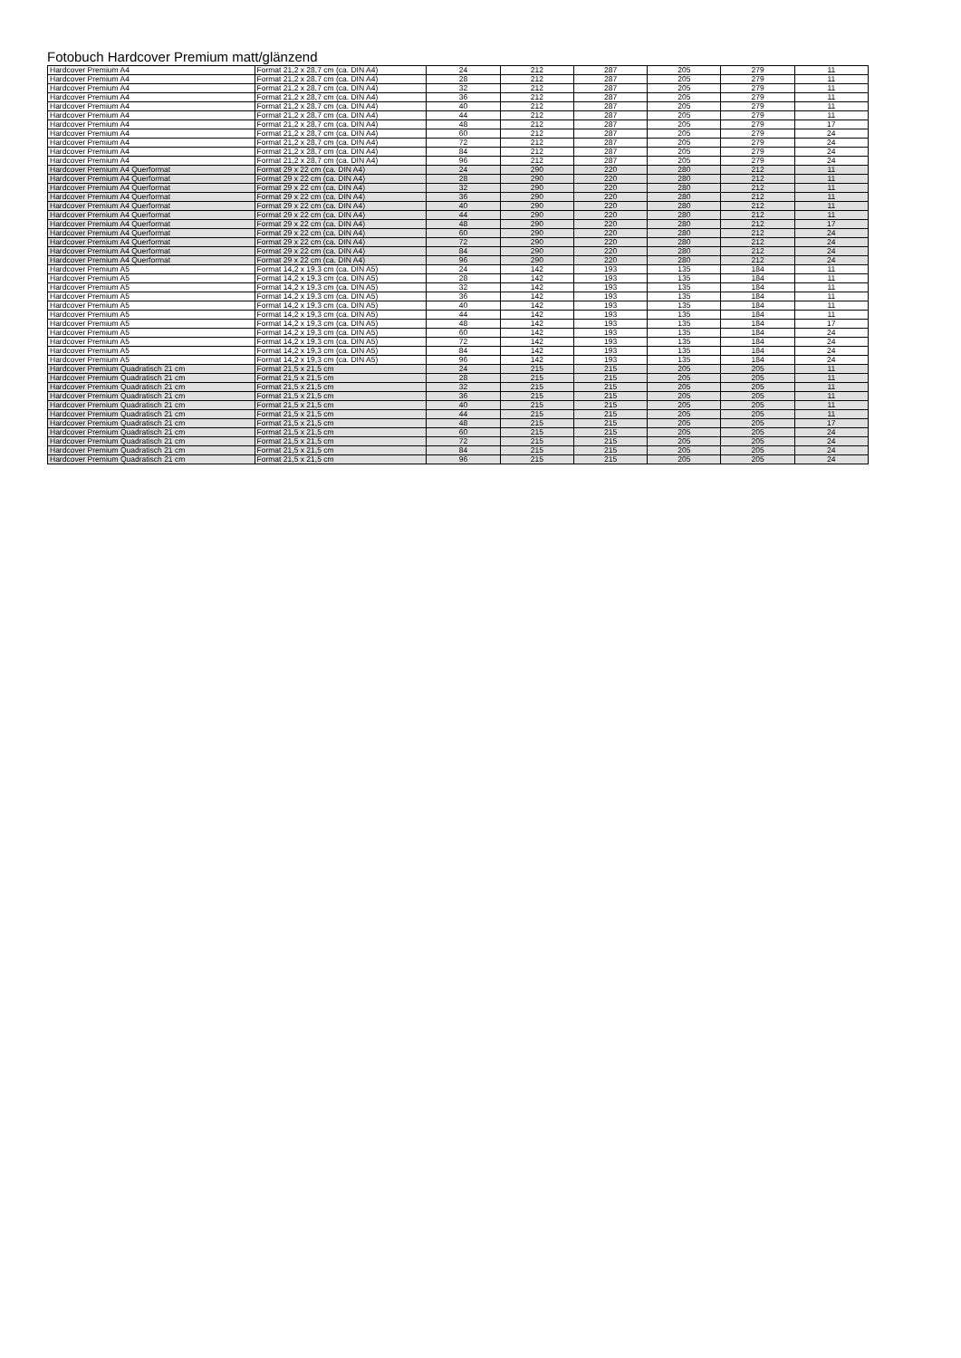Fotobuch Hardcover Premium matt/glänzend
| Hardcover Premium A4 | Format 21,2 x 28,7 cm (ca. DIN A4) | 24 | 212 | 287 | 205 | 279 | 11 |
| Hardcover Premium A4 | Format 21,2 x 28,7 cm (ca. DIN A4) | 28 | 212 | 287 | 205 | 279 | 11 |
| Hardcover Premium A4 | Format 21,2 x 28,7 cm (ca. DIN A4) | 32 | 212 | 287 | 205 | 279 | 11 |
| Hardcover Premium A4 | Format 21,2 x 28,7 cm (ca. DIN A4) | 36 | 212 | 287 | 205 | 279 | 11 |
| Hardcover Premium A4 | Format 21,2 x 28,7 cm (ca. DIN A4) | 40 | 212 | 287 | 205 | 279 | 11 |
| Hardcover Premium A4 | Format 21,2 x 28,7 cm (ca. DIN A4) | 44 | 212 | 287 | 205 | 279 | 11 |
| Hardcover Premium A4 | Format 21,2 x 28,7 cm (ca. DIN A4) | 48 | 212 | 287 | 205 | 279 | 17 |
| Hardcover Premium A4 | Format 21,2 x 28,7 cm (ca. DIN A4) | 60 | 212 | 287 | 205 | 279 | 24 |
| Hardcover Premium A4 | Format 21,2 x 28,7 cm (ca. DIN A4) | 72 | 212 | 287 | 205 | 279 | 24 |
| Hardcover Premium A4 | Format 21,2 x 28,7 cm (ca. DIN A4) | 84 | 212 | 287 | 205 | 279 | 24 |
| Hardcover Premium A4 | Format 21,2 x 28,7 cm (ca. DIN A4) | 96 | 212 | 287 | 205 | 279 | 24 |
| Hardcover Premium A4 Querformat | Format 29 x 22 cm (ca. DIN A4) | 24 | 290 | 220 | 280 | 212 | 11 |
| Hardcover Premium A4 Querformat | Format 29 x 22 cm (ca. DIN A4) | 28 | 290 | 220 | 280 | 212 | 11 |
| Hardcover Premium A4 Querformat | Format 29 x 22 cm (ca. DIN A4) | 32 | 290 | 220 | 280 | 212 | 11 |
| Hardcover Premium A4 Querformat | Format 29 x 22 cm (ca. DIN A4) | 36 | 290 | 220 | 280 | 212 | 11 |
| Hardcover Premium A4 Querformat | Format 29 x 22 cm (ca. DIN A4) | 40 | 290 | 220 | 280 | 212 | 11 |
| Hardcover Premium A4 Querformat | Format 29 x 22 cm (ca. DIN A4) | 44 | 290 | 220 | 280 | 212 | 11 |
| Hardcover Premium A4 Querformat | Format 29 x 22 cm (ca. DIN A4) | 48 | 290 | 220 | 280 | 212 | 17 |
| Hardcover Premium A4 Querformat | Format 29 x 22 cm (ca. DIN A4) | 60 | 290 | 220 | 280 | 212 | 24 |
| Hardcover Premium A4 Querformat | Format 29 x 22 cm (ca. DIN A4) | 72 | 290 | 220 | 280 | 212 | 24 |
| Hardcover Premium A4 Querformat | Format 29 x 22 cm (ca. DIN A4) | 84 | 290 | 220 | 280 | 212 | 24 |
| Hardcover Premium A4 Querformat | Format 29 x 22 cm (ca. DIN A4) | 96 | 290 | 220 | 280 | 212 | 24 |
| Hardcover Premium A5 | Format 14,2 x 19,3 cm (ca. DIN A5) | 24 | 142 | 193 | 135 | 184 | 11 |
| Hardcover Premium A5 | Format 14,2 x 19,3 cm (ca. DIN A5) | 28 | 142 | 193 | 135 | 184 | 11 |
| Hardcover Premium A5 | Format 14,2 x 19,3 cm (ca. DIN A5) | 32 | 142 | 193 | 135 | 184 | 11 |
| Hardcover Premium A5 | Format 14,2 x 19,3 cm (ca. DIN A5) | 36 | 142 | 193 | 135 | 184 | 11 |
| Hardcover Premium A5 | Format 14,2 x 19,3 cm (ca. DIN A5) | 40 | 142 | 193 | 135 | 184 | 11 |
| Hardcover Premium A5 | Format 14,2 x 19,3 cm (ca. DIN A5) | 44 | 142 | 193 | 135 | 184 | 11 |
| Hardcover Premium A5 | Format 14,2 x 19,3 cm (ca. DIN A5) | 48 | 142 | 193 | 135 | 184 | 17 |
| Hardcover Premium A5 | Format 14,2 x 19,3 cm (ca. DIN A5) | 60 | 142 | 193 | 135 | 184 | 24 |
| Hardcover Premium A5 | Format 14,2 x 19,3 cm (ca. DIN A5) | 72 | 142 | 193 | 135 | 184 | 24 |
| Hardcover Premium A5 | Format 14,2 x 19,3 cm (ca. DIN A5) | 84 | 142 | 193 | 135 | 184 | 24 |
| Hardcover Premium A5 | Format 14,2 x 19,3 cm (ca. DIN A5) | 96 | 142 | 193 | 135 | 184 | 24 |
| Hardcover Premium Quadratisch 21 cm | Format 21,5 x 21,5 cm | 24 | 215 | 215 | 205 | 205 | 11 |
| Hardcover Premium Quadratisch 21 cm | Format 21,5 x 21,5 cm | 28 | 215 | 215 | 205 | 205 | 11 |
| Hardcover Premium Quadratisch 21 cm | Format 21,5 x 21,5 cm | 32 | 215 | 215 | 205 | 205 | 11 |
| Hardcover Premium Quadratisch 21 cm | Format 21,5 x 21,5 cm | 36 | 215 | 215 | 205 | 205 | 11 |
| Hardcover Premium Quadratisch 21 cm | Format 21,5 x 21,5 cm | 40 | 215 | 215 | 205 | 205 | 11 |
| Hardcover Premium Quadratisch 21 cm | Format 21,5 x 21,5 cm | 44 | 215 | 215 | 205 | 205 | 11 |
| Hardcover Premium Quadratisch 21 cm | Format 21,5 x 21,5 cm | 48 | 215 | 215 | 205 | 205 | 17 |
| Hardcover Premium Quadratisch 21 cm | Format 21,5 x 21,5 cm | 60 | 215 | 215 | 205 | 205 | 24 |
| Hardcover Premium Quadratisch 21 cm | Format 21,5 x 21,5 cm | 72 | 215 | 215 | 205 | 205 | 24 |
| Hardcover Premium Quadratisch 21 cm | Format 21,5 x 21,5 cm | 84 | 215 | 215 | 205 | 205 | 24 |
| Hardcover Premium Quadratisch 21 cm | Format 21,5 x 21,5 cm | 96 | 215 | 215 | 205 | 205 | 24 |